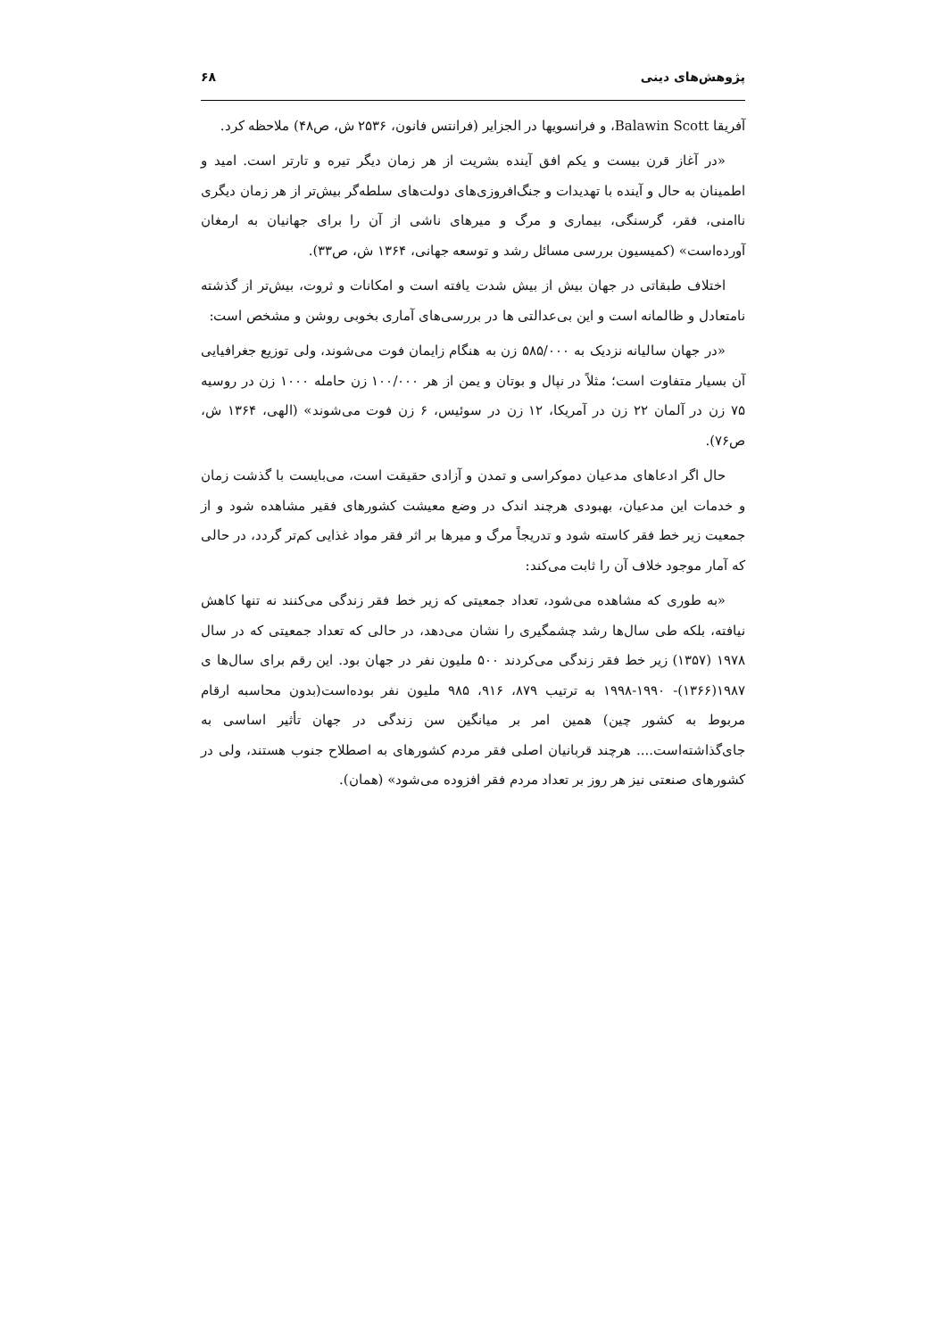پژوهش‌های دینی ۶۸
آفریقا Balawin Scott، و فرانسویها در الجزایر (فرانتس فانون، ۲۵۳۶ ش، ص۴۸) ملاحظه کرد.
«در آغاز قرن بیست و یکم افق آینده بشریت از هر زمان دیگر تیره و تارتر است. امید و اطمینان به حال و آینده با تهدیدات و جنگ‌افروزی‌های دولت‌های سلطه‌گر بیش‌تر از هر زمان دیگری ناامنی، فقر، گرسنگی، بیماری و مرگ و میرهای ناشی از آن را برای جهانیان به ارمغان آورده‌است» (کمیسیون بررسی مسائل رشد و توسعه جهانی، ۱۳۶۴ ش، ص۳۳).
اختلاف طبقاتی در جهان بیش از بیش شدت یافته است و امکانات و ثروت، بیش‌تر از گذشته نامتعادل و ظالمانه است و این بی‌عدالتی ها در بررسی‌های آماری بخوبی روشن و مشخص است:
«در جهان سالیانه نزدیک به ۵۸۵/۰۰۰ زن به هنگام زایمان فوت می‌شوند، ولی توزیع جغرافیایی آن بسیار متفاوت است؛ مثلاً در نپال و بوتان و یمن از هر ۱۰۰/۰۰۰ زن حامله ۱۰۰۰ زن در روسیه ۷۵ زن در آلمان ۲۲ زن در آمریکا، ۱۲ زن در سوئیس، ۶ زن فوت می‌شوند» (الهی، ۱۳۶۴ ش، ص۷۶).
حال اگر ادعاهای مدعیان دموکراسی و تمدن و آزادی حقیقت است، می‌بایست با گذشت زمان و خدمات این مدعیان، بهبودی هرچند اندک در وضع معیشت کشورهای فقیر مشاهده شود و از جمعیت زیر خط فقر کاسته شود و تدریجاً مرگ و میرها بر اثر فقر مواد غذایی کم‌تر گردد، در حالی که آمار موجود خلاف آن را ثابت می‌کند:
«به طوری که مشاهده می‌شود، تعداد جمعیتی که زیر خط فقر زندگی می‌کنند نه تنها کاهش نیافته، بلکه طی سال‌ها رشد چشمگیری را نشان می‌دهد، در حالی که تعداد جمعیتی که در سال ۱۹۷۸ (۱۳۵۷) زیر خط فقر زندگی می‌کردند ۵۰۰ ملیون نفر در جهان بود. این رقم برای سال‌ها ی ۱۹۸۷(۱۳۶۶)- ۱۹۹۰-۱۹۹۸ به ترتیب ۸۷۹، ۹۱۶، ۹۸۵ ملیون نفر بوده‌است(بدون محاسبه ارقام مربوط به کشور چین) همین امر بر میانگین سن زندگی در جهان تأثیر اساسی به جای‌گذاشته‌است.... هرچند قربانیان اصلی فقر مردم کشورهای به اصطلاح جنوب هستند، ولی در کشورهای صنعتی نیز هر روز بر تعداد مردم فقر افزوده می‌شود» (همان).